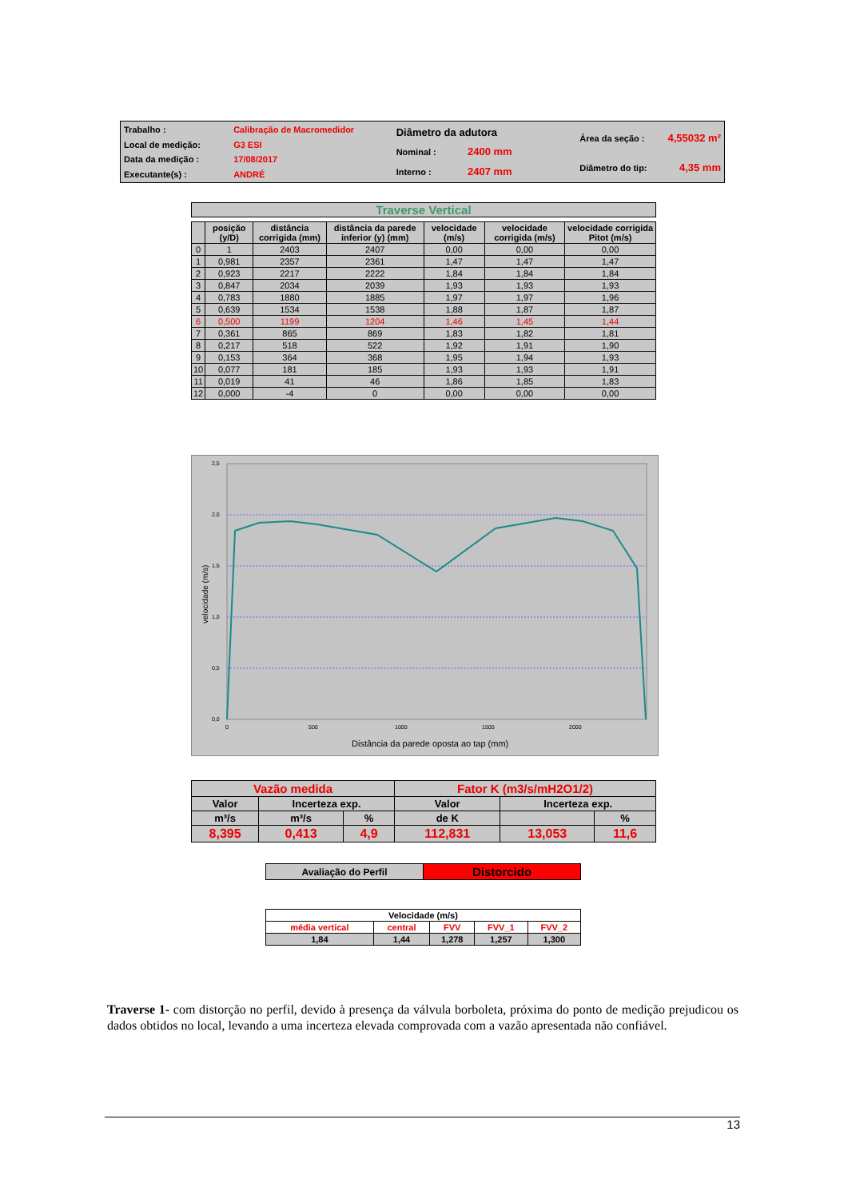| Trabalho : | Calibração de Macromedidor |
| Local de medição: | G3 ESI |
| Data da medição : | 17/08/2017 |
| Executante(s) : | ANDRÉ |
| Diâmetro da adutora | |
| Nominal : | 2400 mm |
| Interno : | 2407 mm |
| Área da seção : | 4,55032 m² |
| Diâmetro do tip: | 4,35 mm |
Traverse Vertical
| | posição (y/D) | distância corrigida (mm) | distância da parede inferior (y) (mm) | velocidade (m/s) | velocidade corrigida (m/s) | velocidade corrigida Pitot (m/s) |
| --- | --- | --- | --- | --- | --- | --- |
| 0 | 1 | 2403 | 2407 | 0,00 | 0,00 | 0,00 |
| 1 | 0,981 | 2357 | 2361 | 1,47 | 1,47 | 1,47 |
| 2 | 0,923 | 2217 | 2222 | 1,84 | 1,84 | 1,84 |
| 3 | 0,847 | 2034 | 2039 | 1,93 | 1,93 | 1,93 |
| 4 | 0,783 | 1880 | 1885 | 1,97 | 1,97 | 1,96 |
| 5 | 0,639 | 1534 | 1538 | 1,88 | 1,87 | 1,87 |
| 6 | 0,500 | 1199 | 1204 | 1,46 | 1,45 | 1,44 |
| 7 | 0,361 | 865 | 869 | 1,83 | 1,82 | 1,81 |
| 8 | 0,217 | 518 | 522 | 1,92 | 1,91 | 1,90 |
| 9 | 0,153 | 364 | 368 | 1,95 | 1,94 | 1,93 |
| 10 | 0,077 | 181 | 185 | 1,93 | 1,93 | 1,91 |
| 11 | 0,019 | 41 | 46 | 1,86 | 1,85 | 1,83 |
| 12 | 0,000 | -4 | 0 | 0,00 | 0,00 | 0,00 |
2,5
2,0
1,5
1,0
0,5
0,0
0
500
1000
1500
2000
velocidade (m/s)
Distância da parede oposta ao tap (mm)
| Vazão medida | | | Fator K (m3/s/mH2O1/2) | | |
| Valor | Incerteza exp. | | Valor | Incerteza exp. | |
| m³/s | m³/s | % | de K | | % |
| 8,395 | 0,413 | 4,9 | 112,831 | 13,053 | 11,6 |
| Avaliação do Perfil | Distorcido |
| Velocidade (m/s) | | | | |
| média vertical | central | FVV | FVV_1 | FVV_2 |
| 1,84 | 1,44 | 1,278 | 1,257 | 1,300 |
Traverse 1- com distorção no perfil, devido à presença da válvula borboleta, próxima do ponto de medição prejudicou os dados obtidos no local, levando a uma incerteza elevada comprovada com a vazão apresentada não confiável.
13